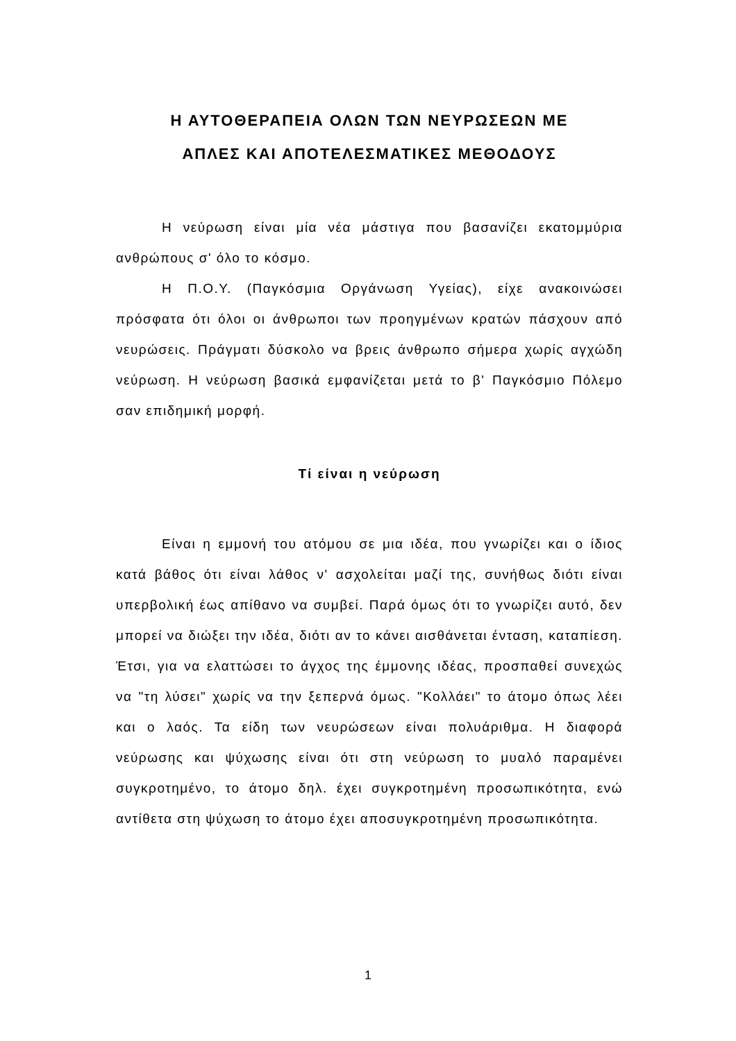Η ΑΥΤΟΘΕΡΑΠΕΙΑ ΟΛΩΝ ΤΩΝ ΝΕΥΡΩΣΕΩΝ ΜΕ
ΑΠΛΕΣ ΚΑΙ ΑΠΟΤΕΛΕΣΜΑΤΙΚΕΣ ΜΕΘΟΔΟΥΣ
Η νεύρωση είναι μία νέα μάστιγα που βασανίζει εκατομμύρια ανθρώπους σ' όλο το κόσμο.
Η Π.Ο.Υ. (Παγκόσμια Οργάνωση Υγείας), είχε ανακοινώσει πρόσφατα ότι όλοι οι άνθρωποι των προηγμένων κρατών πάσχουν από νευρώσεις. Πράγματι δύσκολο να βρεις άνθρωπο σήμερα χωρίς αγχώδη νεύρωση. Η νεύρωση βασικά εμφανίζεται μετά το β' Παγκόσμιο Πόλεμο σαν επιδημική μορφή.
Τί είναι η νεύρωση
Είναι η εμμονή του ατόμου σε μια ιδέα, που γνωρίζει και ο ίδιος κατά βάθος ότι είναι λάθος ν' ασχολείται μαζί της, συνήθως διότι είναι υπερβολική έως απίθανο να συμβεί. Παρά όμως ότι το γνωρίζει αυτό, δεν μπορεί να διώξει την ιδέα, διότι αν το κάνει αισθάνεται ένταση, καταπίεση. Έτσι, για να ελαττώσει το άγχος της έμμονης ιδέας, προσπαθεί συνεχώς να "τη λύσει" χωρίς να την ξεπερνά όμως. "Κολλάει" το άτομο όπως λέει και ο λαός. Τα είδη των νευρώσεων είναι πολυάριθμα. Η διαφορά νεύρωσης και ψύχωσης είναι ότι στη νεύρωση το μυαλό παραμένει συγκροτημένο, το άτομο δηλ. έχει συγκροτημένη προσωπικότητα, ενώ αντίθετα στη ψύχωση το άτομο έχει αποσυγκροτημένη προσωπικότητα.
1